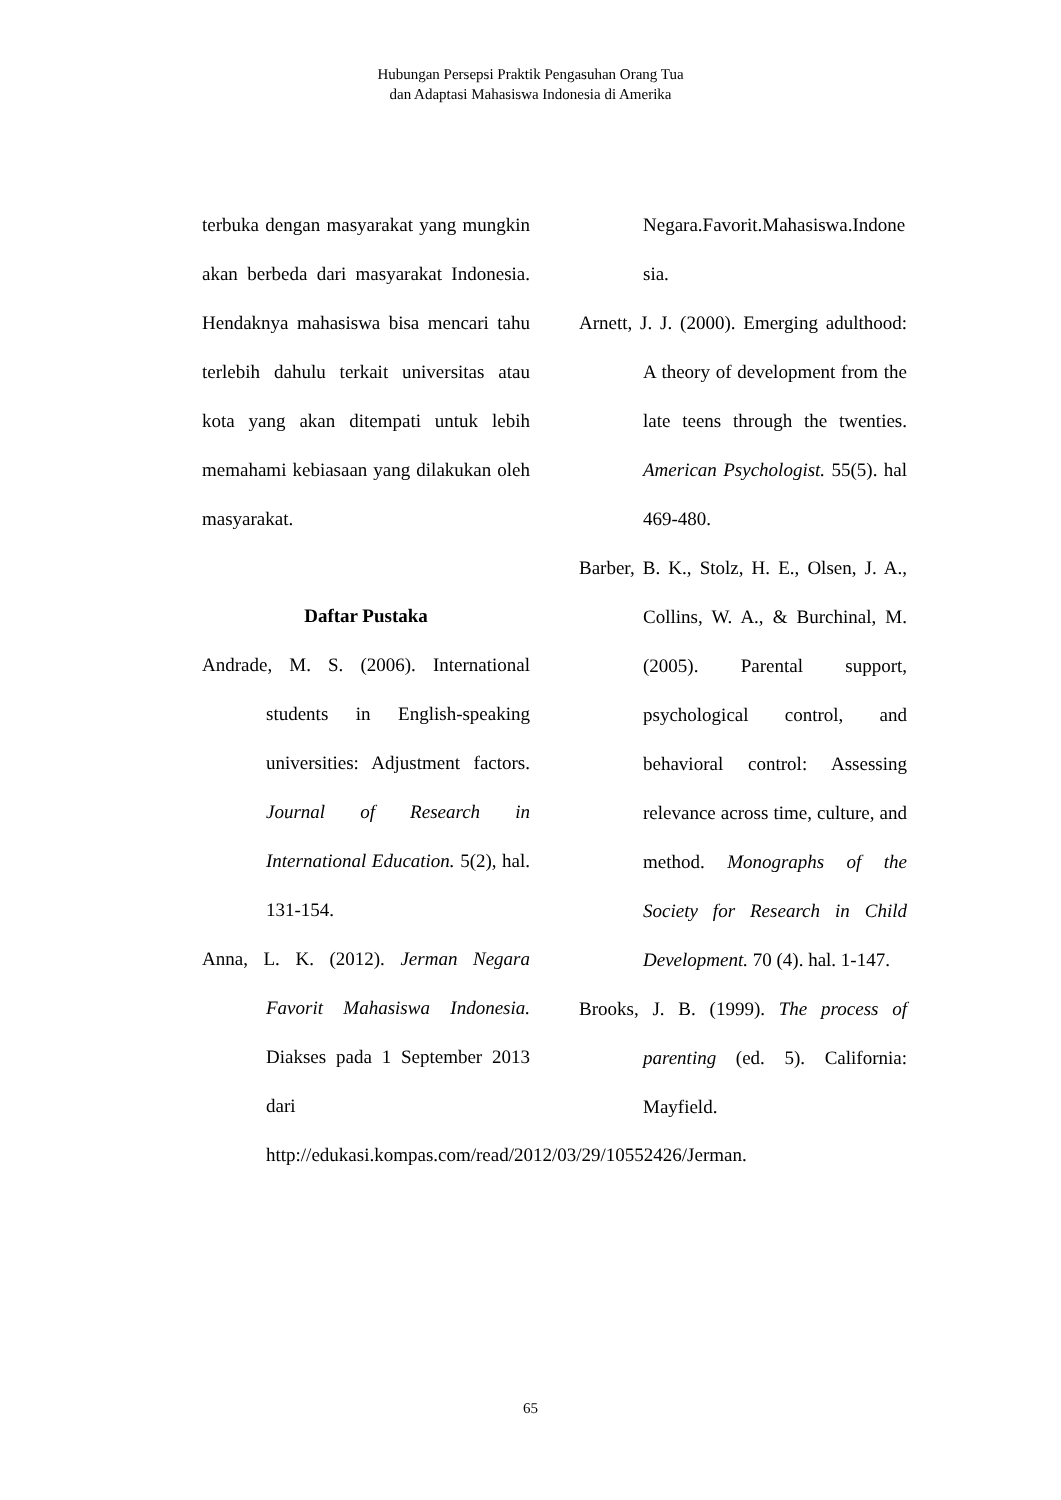Hubungan Persepsi Praktik Pengasuhan Orang Tua
dan Adaptasi Mahasiswa Indonesia di Amerika
terbuka dengan masyarakat yang mungkin akan berbeda dari masyarakat Indonesia. Hendaknya mahasiswa bisa mencari tahu terlebih dahulu terkait universitas atau kota yang akan ditempati untuk lebih memahami kebiasaan yang dilakukan oleh masyarakat.
Daftar Pustaka
Andrade, M. S. (2006). International students in English-speaking universities: Adjustment factors. Journal of Research in International Education. 5(2), hal. 131-154.
Anna, L. K. (2012). Jerman Negara Favorit Mahasiswa Indonesia. Diakses pada 1 September 2013 dari http://edukasi.kompas.com/read/2012/03/29/10552426/Jerman.
Negara.Favorit.Mahasiswa.Indonesia.
Arnett, J. J. (2000). Emerging adulthood: A theory of development from the late teens through the twenties. American Psychologist. 55(5). hal 469-480.
Barber, B. K., Stolz, H. E., Olsen, J. A., Collins, W. A., & Burchinal, M. (2005). Parental support, psychological control, and behavioral control: Assessing relevance across time, culture, and method. Monographs of the Society for Research in Child Development. 70 (4). hal. 1-147.
Brooks, J. B. (1999). The process of parenting (ed. 5). California: Mayfield.
65